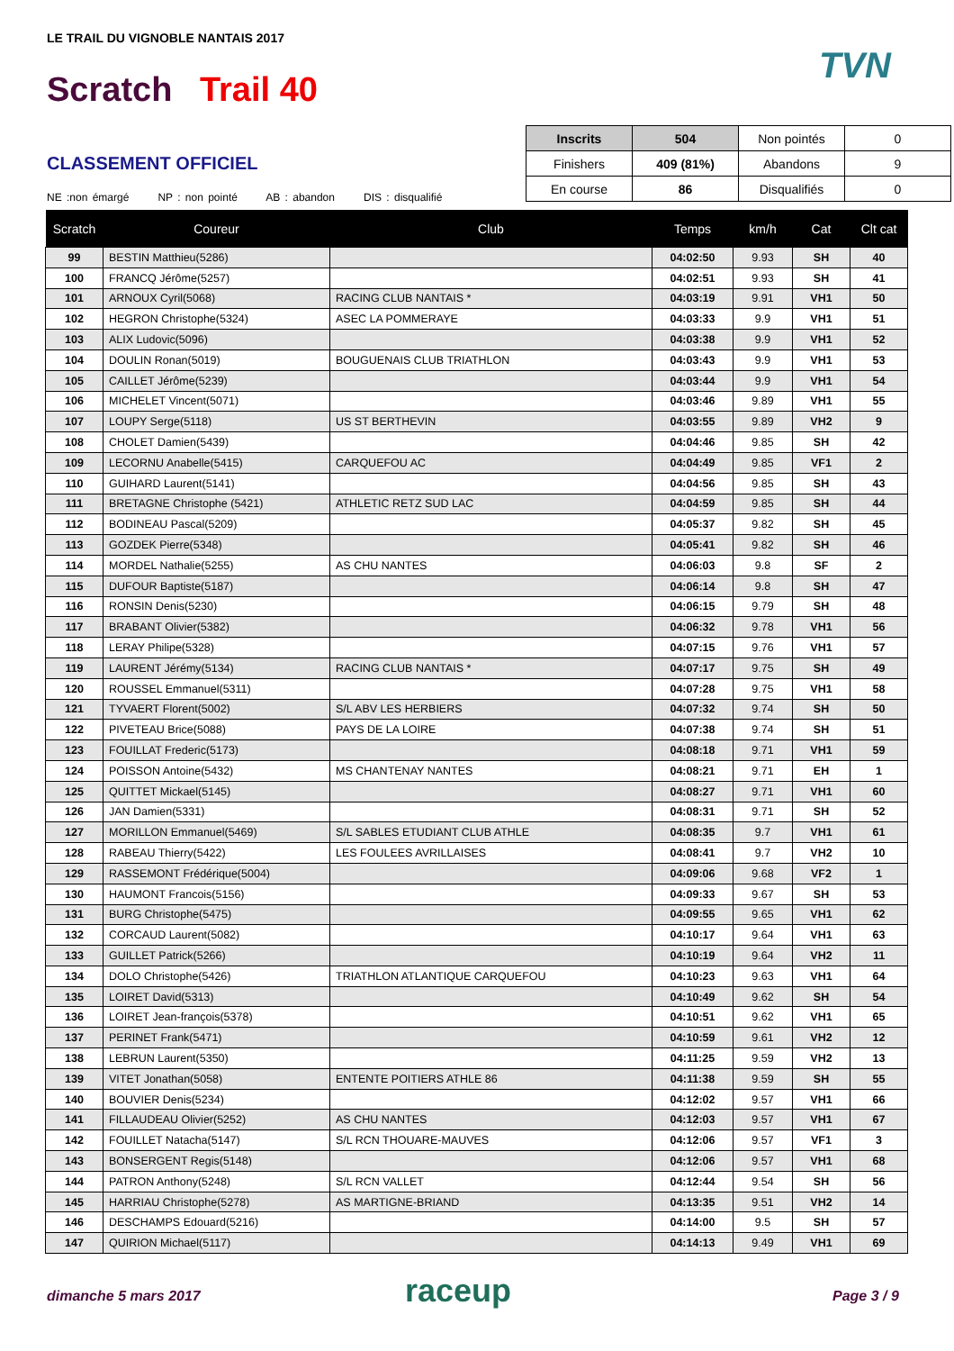LE TRAIL DU VIGNOBLE NANTAIS 2017
Scratch Trail 40
TVN
CLASSEMENT OFFICIEL
NE :non émargé NP : non pointé AB : abandon DIS : disqualifié
| Inscrits | 504 | Non pointés | 0 |
| Finishers | 409 (81%) | Abandons | 9 |
| En course | 86 | Disqualifiés | 0 |
| Scratch | Coureur | Club | Temps | km/h | Cat | Clt cat |
| --- | --- | --- | --- | --- | --- | --- |
| 99 | BESTIN Matthieu(5286) | | 04:02:50 | 9.93 | SH | 40 |
| 100 | FRANCQ Jérôme(5257) | | 04:02:51 | 9.93 | SH | 41 |
| 101 | ARNOUX Cyril(5068) | RACING CLUB NANTAIS * | 04:03:19 | 9.91 | VH1 | 50 |
| 102 | HEGRON Christophe(5324) | ASEC LA POMMERAYE | 04:03:33 | 9.9 | VH1 | 51 |
| 103 | ALIX Ludovic(5096) | | 04:03:38 | 9.9 | VH1 | 52 |
| 104 | DOULIN Ronan(5019) | BOUGUENAIS CLUB TRIATHLON | 04:03:43 | 9.9 | VH1 | 53 |
| 105 | CAILLET Jérôme(5239) | | 04:03:44 | 9.9 | VH1 | 54 |
| 106 | MICHELET Vincent(5071) | | 04:03:46 | 9.89 | VH1 | 55 |
| 107 | LOUPY Serge(5118) | US ST BERTHEVIN | 04:03:55 | 9.89 | VH2 | 9 |
| 108 | CHOLET Damien(5439) | | 04:04:46 | 9.85 | SH | 42 |
| 109 | LECORNU Anabelle(5415) | CARQUEFOU AC | 04:04:49 | 9.85 | VF1 | 2 |
| 110 | GUIHARD Laurent(5141) | | 04:04:56 | 9.85 | SH | 43 |
| 111 | BRETAGNE Christophe (5421) | ATHLETIC RETZ SUD LAC | 04:04:59 | 9.85 | SH | 44 |
| 112 | BODINEAU Pascal(5209) | | 04:05:37 | 9.82 | SH | 45 |
| 113 | GOZDEK Pierre(5348) | | 04:05:41 | 9.82 | SH | 46 |
| 114 | MORDEL Nathalie(5255) | AS CHU NANTES | 04:06:03 | 9.8 | SF | 2 |
| 115 | DUFOUR Baptiste(5187) | | 04:06:14 | 9.8 | SH | 47 |
| 116 | RONSIN Denis(5230) | | 04:06:15 | 9.79 | SH | 48 |
| 117 | BRABANT Olivier(5382) | | 04:06:32 | 9.78 | VH1 | 56 |
| 118 | LERAY Philipe(5328) | | 04:07:15 | 9.76 | VH1 | 57 |
| 119 | LAURENT Jérémy(5134) | RACING CLUB NANTAIS * | 04:07:17 | 9.75 | SH | 49 |
| 120 | ROUSSEL Emmanuel(5311) | | 04:07:28 | 9.75 | VH1 | 58 |
| 121 | TYVAERT Florent(5002) | S/L ABV LES HERBIERS | 04:07:32 | 9.74 | SH | 50 |
| 122 | PIVETEAU Brice(5088) | PAYS DE LA LOIRE | 04:07:38 | 9.74 | SH | 51 |
| 123 | FOUILLAT Frederic(5173) | | 04:08:18 | 9.71 | VH1 | 59 |
| 124 | POISSON Antoine(5432) | MS CHANTENAY NANTES | 04:08:21 | 9.71 | EH | 1 |
| 125 | QUITTET Mickael(5145) | | 04:08:27 | 9.71 | VH1 | 60 |
| 126 | JAN Damien(5331) | | 04:08:31 | 9.71 | SH | 52 |
| 127 | MORILLON Emmanuel(5469) | S/L SABLES ETUDIANT CLUB ATHLE | 04:08:35 | 9.7 | VH1 | 61 |
| 128 | RABEAU Thierry(5422) | LES FOULEES AVRILLAISES | 04:08:41 | 9.7 | VH2 | 10 |
| 129 | RASSEMONT Frédérique(5004) | | 04:09:06 | 9.68 | VF2 | 1 |
| 130 | HAUMONT Francois(5156) | | 04:09:33 | 9.67 | SH | 53 |
| 131 | BURG Christophe(5475) | | 04:09:55 | 9.65 | VH1 | 62 |
| 132 | CORCAUD Laurent(5082) | | 04:10:17 | 9.64 | VH1 | 63 |
| 133 | GUILLET Patrick(5266) | | 04:10:19 | 9.64 | VH2 | 11 |
| 134 | DOLO Christophe(5426) | TRIATHLON ATLANTIQUE CARQUEFOU | 04:10:23 | 9.63 | VH1 | 64 |
| 135 | LOIRET David(5313) | | 04:10:49 | 9.62 | SH | 54 |
| 136 | LOIRET Jean-françois(5378) | | 04:10:51 | 9.62 | VH1 | 65 |
| 137 | PERINET Frank(5471) | | 04:10:59 | 9.61 | VH2 | 12 |
| 138 | LEBRUN Laurent(5350) | | 04:11:25 | 9.59 | VH2 | 13 |
| 139 | VITET Jonathan(5058) | ENTENTE POITIERS ATHLE 86 | 04:11:38 | 9.59 | SH | 55 |
| 140 | BOUVIER Denis(5234) | | 04:12:02 | 9.57 | VH1 | 66 |
| 141 | FILLAUDEAU Olivier(5252) | AS CHU NANTES | 04:12:03 | 9.57 | VH1 | 67 |
| 142 | FOUILLET Natacha(5147) | S/L RCN THOUARE-MAUVES | 04:12:06 | 9.57 | VF1 | 3 |
| 143 | BONSERGENT Regis(5148) | | 04:12:06 | 9.57 | VH1 | 68 |
| 144 | PATRON Anthony(5248) | S/L RCN VALLET | 04:12:44 | 9.54 | SH | 56 |
| 145 | HARRIAU Christophe(5278) | AS MARTIGNE-BRIAND | 04:13:35 | 9.51 | VH2 | 14 |
| 146 | DESCHAMPS Edouard(5216) | | 04:14:00 | 9.5 | SH | 57 |
| 147 | QUIRION Michael(5117) | | 04:14:13 | 9.49 | VH1 | 69 |
dimanche 5 mars 2017 raceup Page 3 / 9